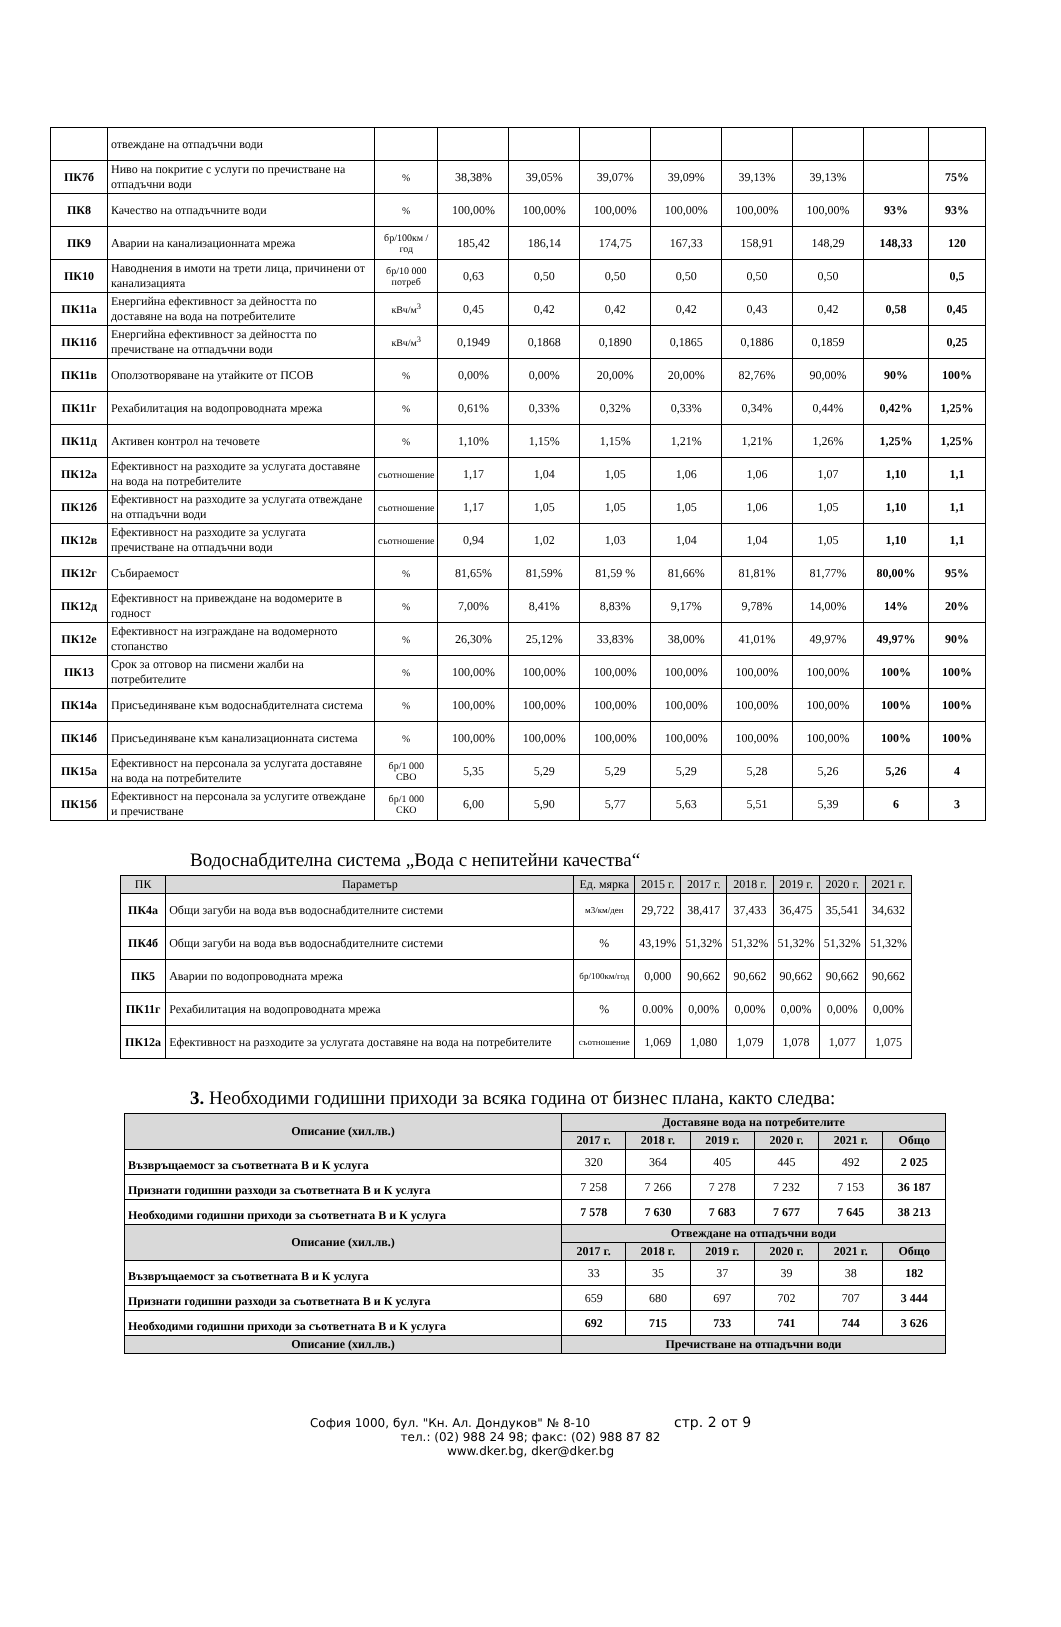| | отвеждане на отпадъчни води | | | | | | | | | |
| ПК7б | Ниво на покритие с услуги по пречистване на отпадъчни води | % | 38,38% | 39,05% | 39,07% | 39,09% | 39,13% | 39,13% | | 75% |
| ПК8 | Качество на отпадъчните води | % | 100,00% | 100,00% | 100,00% | 100,00% | 100,00% | 100,00% | 93% | 93% |
| ПК9 | Аварии на канализационната мрежа | бр/100км /год | 185,42 | 186,14 | 174,75 | 167,33 | 158,91 | 148,29 | 148,33 | 120 |
| ПК10 | Наводнения в имоти на трети лица, причинени от канализацията | бр/10 000 потреб | 0,63 | 0,50 | 0,50 | 0,50 | 0,50 | 0,50 | | 0,5 |
| ПК11а | Енергийна ефективност за дейността по доставяне на вода на потребителите | кВч/м<sup>3</sup> | 0,45 | 0,42 | 0,42 | 0,42 | 0,43 | 0,42 | 0,58 | 0,45 |
| ПК11б | Енергийна ефективност за дейността по пречистване на отпадъчни води | кВч/м<sup>3</sup> | 0,1949 | 0,1868 | 0,1890 | 0,1865 | 0,1886 | 0,1859 | | 0,25 |
| ПК11в | Оползотворяване на утайките от ПСОВ | % | 0,00% | 0,00% | 20,00% | 20,00% | 82,76% | 90,00% | 90% | 100% |
| ПК11г | Рехабилитация на водопроводната мрежа | % | 0,61% | 0,33% | 0,32% | 0,33% | 0,34% | 0,44% | 0,42% | 1,25% |
| ПК11д | Активен контрол на течовете | % | 1,10% | 1,15% | 1,15% | 1,21% | 1,21% | 1,26% | 1,25% | 1,25% |
| ПК12а | Ефективност на разходите за услугата доставяне на вода на потребителите | съотношение | 1,17 | 1,04 | 1,05 | 1,06 | 1,06 | 1,07 | 1,10 | 1,1 |
| ПК12б | Ефективност на разходите за услугата отвеждане на отпадъчни води | съотношение | 1,17 | 1,05 | 1,05 | 1,05 | 1,06 | 1,05 | 1,10 | 1,1 |
| ПК12в | Ефективност на разходите за услугата пречистване на отпадъчни води | съотношение | 0,94 | 1,02 | 1,03 | 1,04 | 1,04 | 1,05 | 1,10 | 1,1 |
| ПК12г | Събираемост | % | 81,65% | 81,59% | 81,59 % | 81,66% | 81,81% | 81,77% | 80,00% | 95% |
| ПК12д | Ефективност на привеждане на водомерите в годност | % | 7,00% | 8,41% | 8,83% | 9,17% | 9,78% | 14,00% | 14% | 20% |
| ПК12е | Ефективност на изграждане на водомерното стопанство | % | 26,30% | 25,12% | 33,83% | 38,00% | 41,01% | 49,97% | 49,97% | 90% |
| ПК13 | Срок за отговор на писмени жалби на потребителите | % | 100,00% | 100,00% | 100,00% | 100,00% | 100,00% | 100,00% | 100% | 100% |
| ПК14а | Присъединяване към водоснабдителната система | % | 100,00% | 100,00% | 100,00% | 100,00% | 100,00% | 100,00% | 100% | 100% |
| ПК14б | Присъединяване към канализационната система | % | 100,00% | 100,00% | 100,00% | 100,00% | 100,00% | 100,00% | 100% | 100% |
| ПК15а | Ефективност на персонала за услугата доставяне на вода на потребителите | бр/1 000 СВО | 5,35 | 5,29 | 5,29 | 5,29 | 5,28 | 5,26 | 5,26 | 4 |
| ПК15б | Ефективност на персонала за услугите отвеждане и пречистване | бр/1 000 СКО | 6,00 | 5,90 | 5,77 | 5,63 | 5,51 | 5,39 | 6 | 3 |
Водоснабдителна система „Вода с непитейни качества“
| ПК | Параметър | Ед. мярка | 2015 г. | 2017 г. | 2018 г. | 2019 г. | 2020 г. | 2021 г. |
| --- | --- | --- | --- | --- | --- | --- | --- | --- |
| ПК4а | Общи загуби на вода във водоснабдителните системи | м3/км/ден | 29,722 | 38,417 | 37,433 | 36,475 | 35,541 | 34,632 |
| ПК4б | Общи загуби на вода във водоснабдителните системи | % | 43,19% | 51,32% | 51,32% | 51,32% | 51,32% | 51,32% |
| ПК5 | Аварии по водопроводната мрежа | бр/100км/год | 0,000 | 90,662 | 90,662 | 90,662 | 90,662 | 90,662 |
| ПК11г | Рехабилитация на водопроводната мрежа | % | 0.00% | 0,00% | 0,00% | 0,00% | 0,00% | 0,00% |
| ПК12а | Ефективност на разходите за услугата доставяне на вода на потребителите | съотношение | 1,069 | 1,080 | 1,079 | 1,078 | 1,077 | 1,075 |
3. Необходими годишни приходи за всяка година от бизнес плана, както следва:
| Описание (хил.лв.) | Доставяне вода на потребителите | | | | | |
| --- | --- | --- | --- | --- | --- | --- |
| | 2017 г. | 2018 г. | 2019 г. | 2020 г. | 2021 г. | Общо |
| Възвръщаемост за съответната В и К услуга | 320 | 364 | 405 | 445 | 492 | 2 025 |
| Признати годишни разходи за съответната В и К услуга | 7 258 | 7 266 | 7 278 | 7 232 | 7 153 | 36 187 |
| Необходими годишни приходи за съответната В и К услуга | 7 578 | 7 630 | 7 683 | 7 677 | 7 645 | 38 213 |
| Описание (хил.лв.) | Отвеждане на отпадъчни води | | | | | |
| | 2017 г. | 2018 г. | 2019 г. | 2020 г. | 2021 г. | Общо |
| Възвръщаемост за съответната В и К услуга | 33 | 35 | 37 | 39 | 38 | 182 |
| Признати годишни разходи за съответната В и К услуга | 659 | 680 | 697 | 702 | 707 | 3 444 |
| Необходими годишни приходи за съответната В и К услуга | 692 | 715 | 733 | 741 | 744 | 3 626 |
| Описание (хил.лв.) | Пречистване на отпадъчни води | | | | | |
София 1000, бул. "Кн. Ал. Дондуков" № 8-10 стр. 2 от 9
тел.: (02) 988 24 98; факс: (02) 988 87 82
www.dker.bg, dker@dker.bg